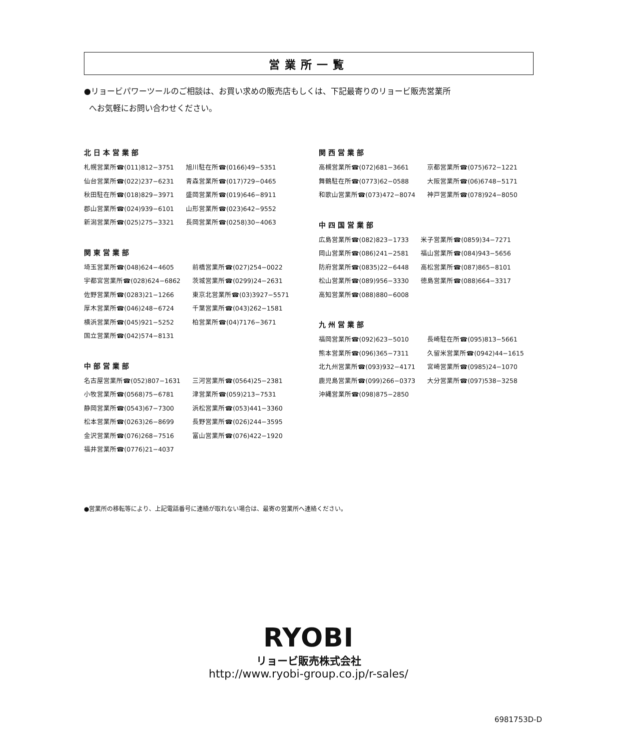営業所一覧
●リョービパワーツールのご相談は、お買い求めの販売店もしくは、下記最寄りのリョービ販売営業所
へお気軽にお問い合わせください。
北日本営業部
| 札幌営業所☎(011)812−3751 | 旭川駐在所☎(0166)49−5351 |
| 仙台営業所☎(022)237−6231 | 青森営業所☎(017)729−0465 |
| 秋田駐在所☎(018)829−3971 | 盛岡営業所☎(019)646−8911 |
| 郡山営業所☎(024)939−6101 | 山形営業所☎(023)642−9552 |
| 新潟営業所☎(025)275−3321 | 長岡営業所☎(0258)30−4063 |
関東営業部
| 埼玉営業所☎(048)624−4605 | 前橋営業所☎(027)254−0022 |
| 宇都宮営業所☎(028)624−6862 | 茨城営業所☎(0299)24−2631 |
| 佐野営業所☎(0283)21−1266 | 東京北営業所☎(03)3927−5571 |
| 厚木営業所☎(046)248−6724 | 千葉営業所☎(043)262−1581 |
| 横浜営業所☎(045)921−5252 | 柏営業所☎(04)7176−3671 |
| 国立営業所☎(042)574−8131 | |
中部営業部
| 名古屋営業所☎(052)807−1631 | 三河営業所☎(0564)25−2381 |
| 小牧営業所☎(0568)75−6781 | 津営業所☎(059)213−7531 |
| 静岡営業所☎(0543)67−7300 | 浜松営業所☎(053)441−3360 |
| 松本営業所☎(0263)26−8699 | 長野営業所☎(026)244−3595 |
| 金沢営業所☎(076)268−7516 | 富山営業所☎(076)422−1920 |
| 福井営業所☎(0776)21−4037 | |
関西営業部
| 高槻営業所☎(072)681−3661 | 京都営業所☎(075)672−1221 |
| 舞鶴駐在所☎(0773)62−0588 | 大阪営業所☎(06)6748−5171 |
| 和歌山営業所☎(073)472−8074 | 神戸営業所☎(078)924−8050 |
中四国営業部
| 広島営業所☎(082)823−1733 | 米子営業所☎(0859)34−7271 |
| 岡山営業所☎(086)241−2581 | 福山営業所☎(084)943−5656 |
| 防府営業所☎(0835)22−6448 | 高松営業所☎(087)865−8101 |
| 松山営業所☎(089)956−3330 | 徳島営業所☎(088)664−3317 |
| 高知営業所☎(088)880−6008 | |
九州営業部
| 福岡営業所☎(092)623−5010 | 長崎駐在所☎(095)813−5661 |
| 熊本営業所☎(096)365−7311 | 久留米営業所☎(0942)44−1615 |
| 北九州営業所☎(093)932−4171 | 宮崎営業所☎(0985)24−1070 |
| 鹿児島営業所☎(099)266−0373 | 大分営業所☎(097)538−3258 |
| 沖縄営業所☎(098)875−2850 | |
●営業所の移転等により、上記電話番号に連絡が取れない場合は、最寄の営業所へ連絡ください。
RYOBI
リョービ販売株式会社
http://www.ryobi-group.co.jp/r-sales/
6981753D-D